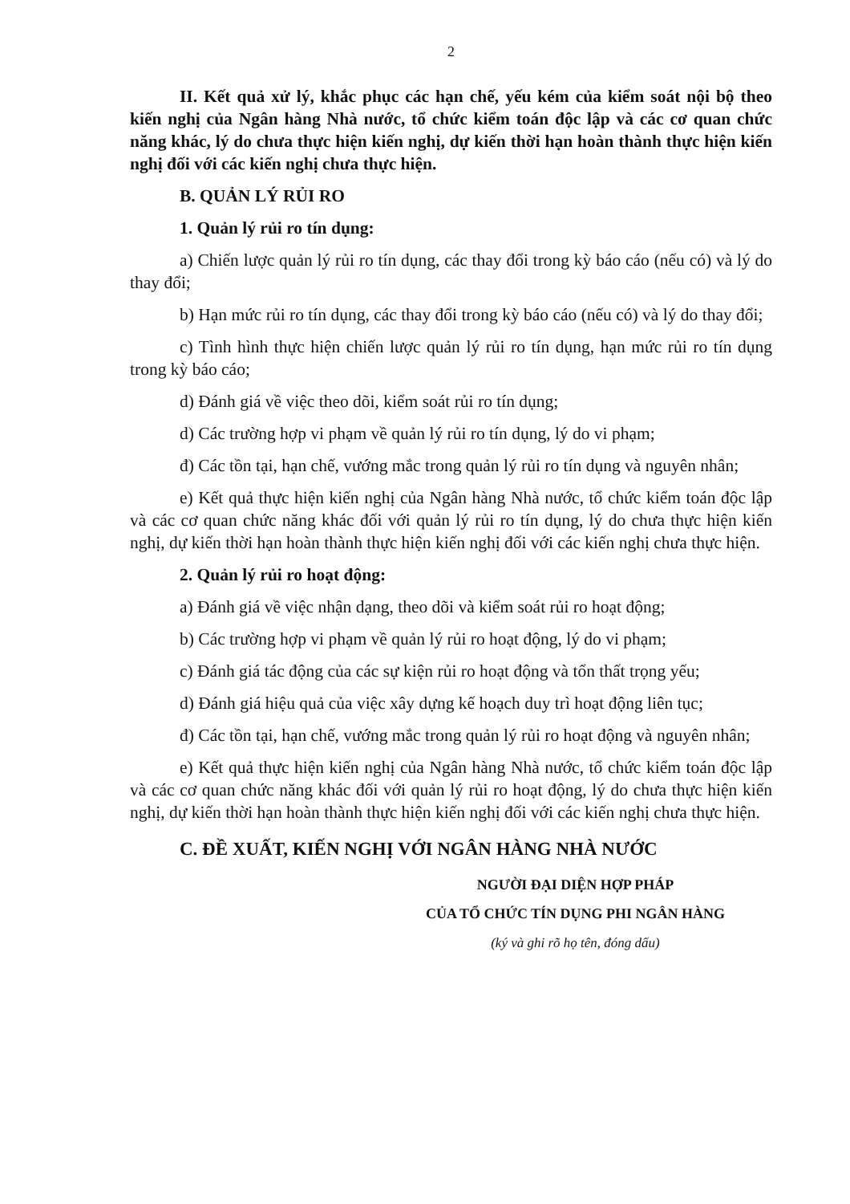2
II. Kết quả xử lý, khắc phục các hạn chế, yếu kém của kiểm soát nội bộ theo kiến nghị của Ngân hàng Nhà nước, tổ chức kiểm toán độc lập và các cơ quan chức năng khác, lý do chưa thực hiện kiến nghị, dự kiến thời hạn hoàn thành thực hiện kiến nghị đối với các kiến nghị chưa thực hiện.
B. QUẢN LÝ RỦI RO
1. Quản lý rủi ro tín dụng:
a) Chiến lược quản lý rủi ro tín dụng, các thay đổi trong kỳ báo cáo (nếu có) và lý do thay đổi;
b) Hạn mức rủi ro tín dụng, các thay đổi trong kỳ báo cáo (nếu có) và lý do thay đổi;
c) Tình hình thực hiện chiến lược quản lý rủi ro tín dụng, hạn mức rủi ro tín dụng trong kỳ báo cáo;
d) Đánh giá về việc theo dõi, kiểm soát rủi ro tín dụng;
d) Các trường hợp vi phạm về quản lý rủi ro tín dụng, lý do vi phạm;
đ) Các tồn tại, hạn chế, vướng mắc trong quản lý rủi ro tín dụng và nguyên nhân;
e) Kết quả thực hiện kiến nghị của Ngân hàng Nhà nước, tổ chức kiểm toán độc lập và các cơ quan chức năng khác đối với quản lý rủi ro tín dụng, lý do chưa thực hiện kiến nghị, dự kiến thời hạn hoàn thành thực hiện kiến nghị đối với các kiến nghị chưa thực hiện.
2. Quản lý rủi ro hoạt động:
a) Đánh giá về việc nhận dạng, theo dõi và kiểm soát rủi ro hoạt động;
b) Các trường hợp vi phạm về quản lý rủi ro hoạt động, lý do vi phạm;
c) Đánh giá tác động của các sự kiện rủi ro hoạt động và tổn thất trọng yếu;
d) Đánh giá hiệu quả của việc xây dựng kế hoạch duy trì hoạt động liên tục;
đ) Các tồn tại, hạn chế, vướng mắc trong quản lý rủi ro hoạt động và nguyên nhân;
e) Kết quả thực hiện kiến nghị của Ngân hàng Nhà nước, tổ chức kiểm toán độc lập và các cơ quan chức năng khác đối với quản lý rủi ro hoạt động, lý do chưa thực hiện kiến nghị, dự kiến thời hạn hoàn thành thực hiện kiến nghị đối với các kiến nghị chưa thực hiện.
C. ĐỀ XUẤT, KIẾN NGHỊ VỚI NGÂN HÀNG NHÀ NƯỚC
NGƯỜI ĐẠI DIỆN HỢP PHÁP
CỦA TỔ CHỨC TÍN DỤNG PHI NGÂN HÀNG
(ký và ghi rõ họ tên, đóng dấu)